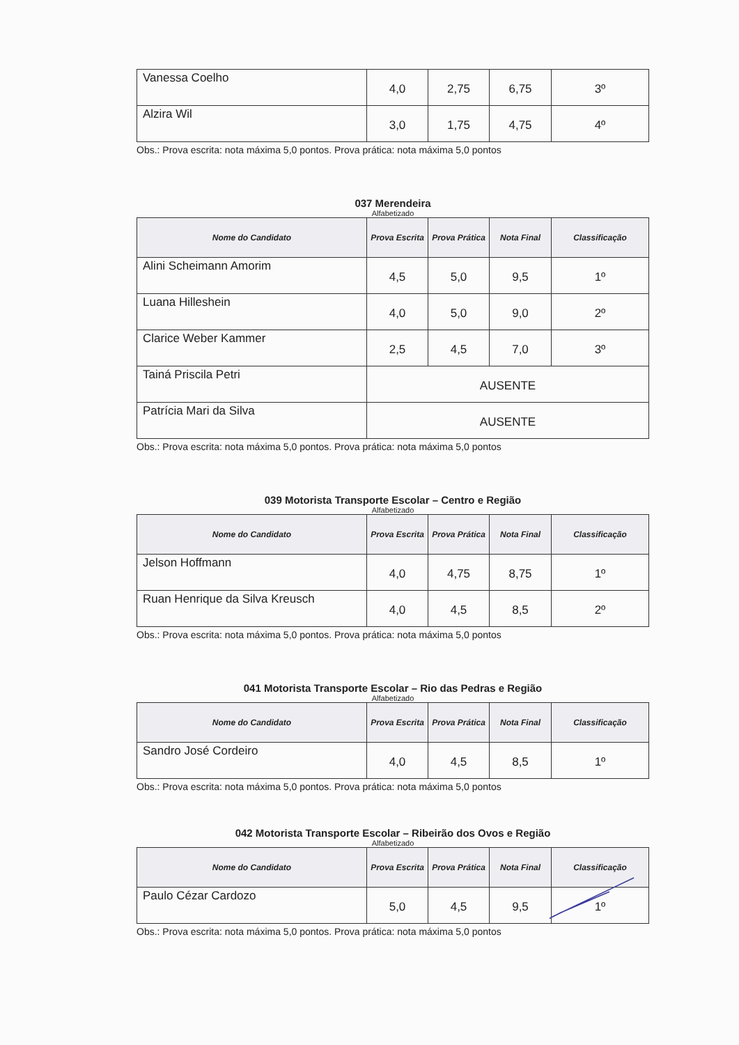| Vanessa Coelho | 4,0 | 2,75 | 6,75 | 3º |
| Alzira Wil | 3,0 | 1,75 | 4,75 | 4º |
Obs.: Prova escrita: nota máxima 5,0 pontos. Prova prática: nota máxima 5,0 pontos
037 Merendeira
Alfabetizado
| Nome do Candidato | Prova Escrita | Prova Prática | Nota Final | Classificação |
| --- | --- | --- | --- | --- |
| Alini Scheimann Amorim | 4,5 | 5,0 | 9,5 | 1º |
| Luana Hilleshein | 4,0 | 5,0 | 9,0 | 2º |
| Clarice Weber Kammer | 2,5 | 4,5 | 7,0 | 3º |
| Tainá Priscila Petri | AUSENTE | | | |
| Patrícia Mari da Silva | AUSENTE | | | |
Obs.: Prova escrita: nota máxima 5,0 pontos. Prova prática: nota máxima 5,0 pontos
039 Motorista Transporte Escolar – Centro e Região
Alfabetizado
| Nome do Candidato | Prova Escrita | Prova Prática | Nota Final | Classificação |
| --- | --- | --- | --- | --- |
| Jelson Hoffmann | 4,0 | 4,75 | 8,75 | 1º |
| Ruan Henrique da Silva Kreusch | 4,0 | 4,5 | 8,5 | 2º |
Obs.: Prova escrita: nota máxima 5,0 pontos. Prova prática: nota máxima 5,0 pontos
041 Motorista Transporte Escolar – Rio das Pedras e Região
Alfabetizado
| Nome do Candidato | Prova Escrita | Prova Prática | Nota Final | Classificação |
| --- | --- | --- | --- | --- |
| Sandro José Cordeiro | 4,0 | 4,5 | 8,5 | 1º |
Obs.: Prova escrita: nota máxima 5,0 pontos. Prova prática: nota máxima 5,0 pontos
042 Motorista Transporte Escolar – Ribeirão dos Ovos e Região
Alfabetizado
| Nome do Candidato | Prova Escrita | Prova Prática | Nota Final | Classificação |
| --- | --- | --- | --- | --- |
| Paulo Cézar Cardozo | 5,0 | 4,5 | 9,5 | 1º |
Obs.: Prova escrita: nota máxima 5,0 pontos. Prova prática: nota máxima 5,0 pontos